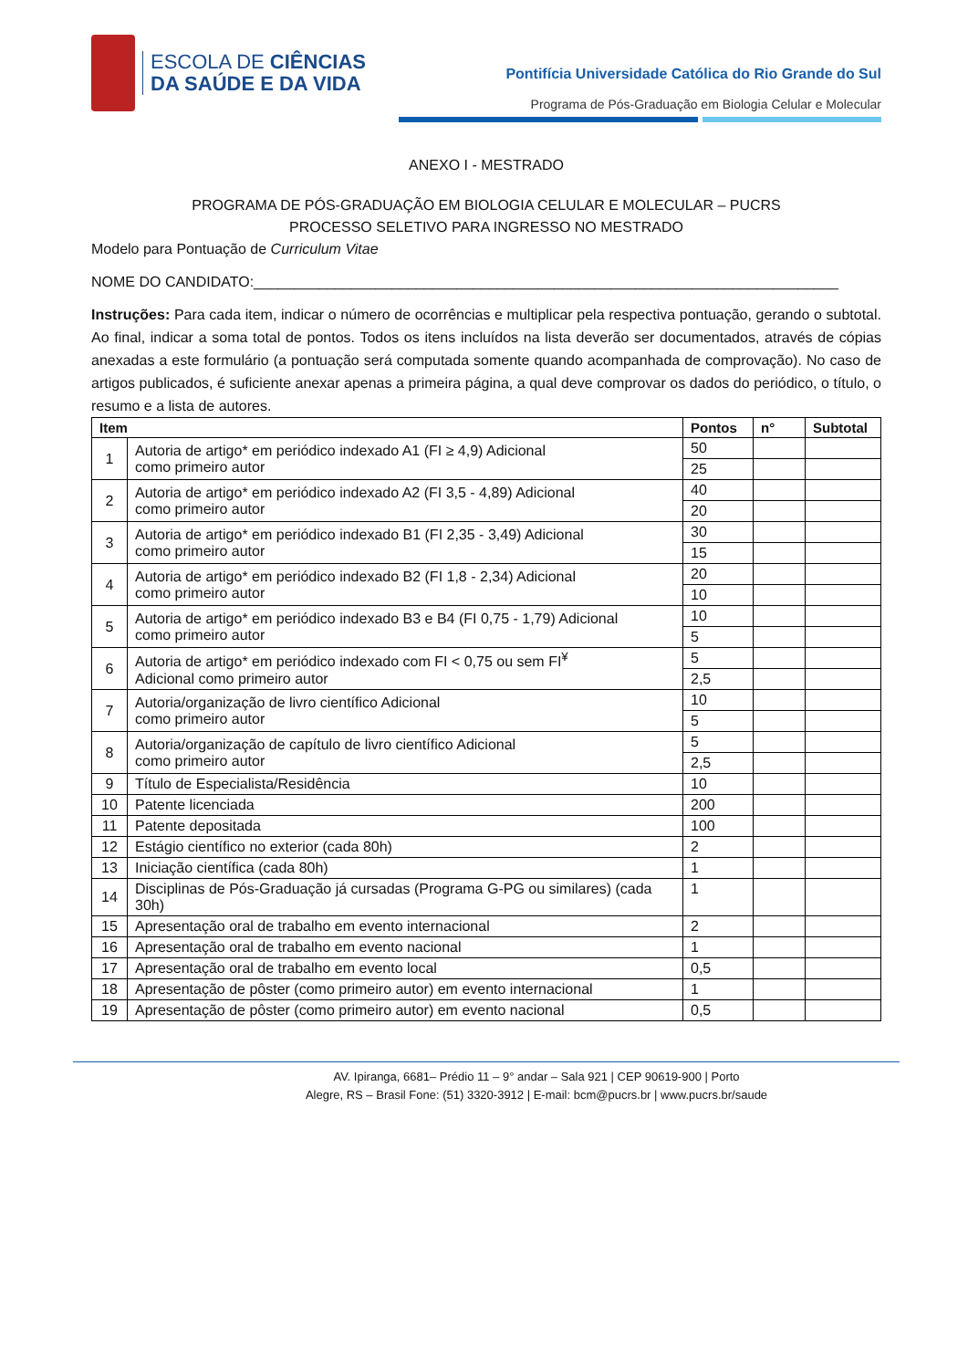ESCOLA DE CIÊNCIAS
DA SAÚDE E DA VIDA
Pontifícia Universidade Católica do Rio Grande do Sul
Programa de Pós-Graduação em Biologia Celular e Molecular
ANEXO I - MESTRADO
PROGRAMA DE PÓS-GRADUAÇÃO EM BIOLOGIA CELULAR E MOLECULAR – PUCRS
PROCESSO SELETIVO PARA INGRESSO NO MESTRADO
Modelo para Pontuação de Curriculum Vitae
NOME DO CANDIDATO:________________________________________________________________________
Instruções: Para cada item, indicar o número de ocorrências e multiplicar pela respectiva pontuação, gerando o subtotal. Ao final, indicar a soma total de pontos. Todos os itens incluídos na lista deverão ser documentados, através de cópias anexadas a este formulário (a pontuação será computada somente quando acompanhada de comprovação). No caso de artigos publicados, é suficiente anexar apenas a primeira página, a qual deve comprovar os dados do periódico, o título, o resumo e a lista de autores.
| Item | | Pontos | n° | Subtotal |
| --- | --- | --- | --- | --- |
| 1 | Autoria de artigo* em periódico indexado A1 (FI ≥ 4,9) Adicional como primeiro autor | 50 | | |
| | | 25 | | |
| 2 | Autoria de artigo* em periódico indexado A2 (FI 3,5 - 4,89) Adicional como primeiro autor | 40 | | |
| | | 20 | | |
| 3 | Autoria de artigo* em periódico indexado B1 (FI 2,35 - 3,49) Adicional como primeiro autor | 30 | | |
| | | 15 | | |
| 4 | Autoria de artigo* em periódico indexado B2 (FI 1,8 - 2,34) Adicional como primeiro autor | 20 | | |
| | | 10 | | |
| 5 | Autoria de artigo* em periódico indexado B3 e B4 (FI 0,75 - 1,79) Adicional como primeiro autor | 10 | | |
| | | 5 | | |
| 6 | Autoria de artigo* em periódico indexado com FI < 0,75 ou sem FI<sup>¥</sup> Adicional como primeiro autor | 5 | | |
| | | 2,5 | | |
| 7 | Autoria/organização de livro científico Adicional como primeiro autor | 10 | | |
| | | 5 | | |
| 8 | Autoria/organização de capítulo de livro científico Adicional como primeiro autor | 5 | | |
| | | 2,5 | | |
| 9 | Título de Especialista/Residência | 10 | | |
| 10 | Patente licenciada | 200 | | |
| 11 | Patente depositada | 100 | | |
| 12 | Estágio científico no exterior (cada 80h) | 2 | | |
| 13 | Iniciação científica (cada 80h) | 1 | | |
| 14 | Disciplinas de Pós-Graduação já cursadas (Programa G-PG ou similares) (cada 30h) | 1 | | |
| 15 | Apresentação oral de trabalho em evento internacional | 2 | | |
| 16 | Apresentação oral de trabalho em evento nacional | 1 | | |
| 17 | Apresentação oral de trabalho em evento local | 0,5 | | |
| 18 | Apresentação de pôster (como primeiro autor) em evento internacional | 1 | | |
| 19 | Apresentação de pôster (como primeiro autor) em evento nacional | 0,5 | | |
AV. Ipiranga, 6681– Prédio 11 – 9° andar – Sala 921 | CEP 90619-900 | Porto
Alegre, RS – Brasil Fone: (51) 3320-3912 | E-mail: bcm@pucrs.br | www.pucrs.br/saude